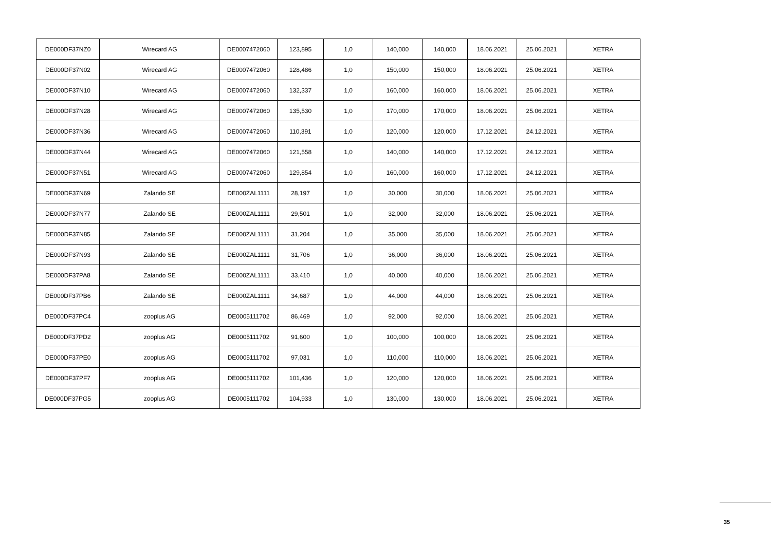| DE000DF37NZ0 | Wirecard AG | DE0007472060 | 123,895 | 1,0 | 140,000 | 140,000 | 18.06.2021 | 25.06.2021 | XETRA |
| DE000DF37N02 | Wirecard AG | DE0007472060 | 128,486 | 1,0 | 150,000 | 150,000 | 18.06.2021 | 25.06.2021 | XETRA |
| DE000DF37N10 | Wirecard AG | DE0007472060 | 132,337 | 1,0 | 160,000 | 160,000 | 18.06.2021 | 25.06.2021 | XETRA |
| DE000DF37N28 | Wirecard AG | DE0007472060 | 135,530 | 1,0 | 170,000 | 170,000 | 18.06.2021 | 25.06.2021 | XETRA |
| DE000DF37N36 | Wirecard AG | DE0007472060 | 110,391 | 1,0 | 120,000 | 120,000 | 17.12.2021 | 24.12.2021 | XETRA |
| DE000DF37N44 | Wirecard AG | DE0007472060 | 121,558 | 1,0 | 140,000 | 140,000 | 17.12.2021 | 24.12.2021 | XETRA |
| DE000DF37N51 | Wirecard AG | DE0007472060 | 129,854 | 1,0 | 160,000 | 160,000 | 17.12.2021 | 24.12.2021 | XETRA |
| DE000DF37N69 | Zalando SE | DE000ZAL1111 | 28,197 | 1,0 | 30,000 | 30,000 | 18.06.2021 | 25.06.2021 | XETRA |
| DE000DF37N77 | Zalando SE | DE000ZAL1111 | 29,501 | 1,0 | 32,000 | 32,000 | 18.06.2021 | 25.06.2021 | XETRA |
| DE000DF37N85 | Zalando SE | DE000ZAL1111 | 31,204 | 1,0 | 35,000 | 35,000 | 18.06.2021 | 25.06.2021 | XETRA |
| DE000DF37N93 | Zalando SE | DE000ZAL1111 | 31,706 | 1,0 | 36,000 | 36,000 | 18.06.2021 | 25.06.2021 | XETRA |
| DE000DF37PA8 | Zalando SE | DE000ZAL1111 | 33,410 | 1,0 | 40,000 | 40,000 | 18.06.2021 | 25.06.2021 | XETRA |
| DE000DF37PB6 | Zalando SE | DE000ZAL1111 | 34,687 | 1,0 | 44,000 | 44,000 | 18.06.2021 | 25.06.2021 | XETRA |
| DE000DF37PC4 | zooplus AG | DE0005111702 | 86,469 | 1,0 | 92,000 | 92,000 | 18.06.2021 | 25.06.2021 | XETRA |
| DE000DF37PD2 | zooplus AG | DE0005111702 | 91,600 | 1,0 | 100,000 | 100,000 | 18.06.2021 | 25.06.2021 | XETRA |
| DE000DF37PE0 | zooplus AG | DE0005111702 | 97,031 | 1,0 | 110,000 | 110,000 | 18.06.2021 | 25.06.2021 | XETRA |
| DE000DF37PF7 | zooplus AG | DE0005111702 | 101,436 | 1,0 | 120,000 | 120,000 | 18.06.2021 | 25.06.2021 | XETRA |
| DE000DF37PG5 | zooplus AG | DE0005111702 | 104,933 | 1,0 | 130,000 | 130,000 | 18.06.2021 | 25.06.2021 | XETRA |
35